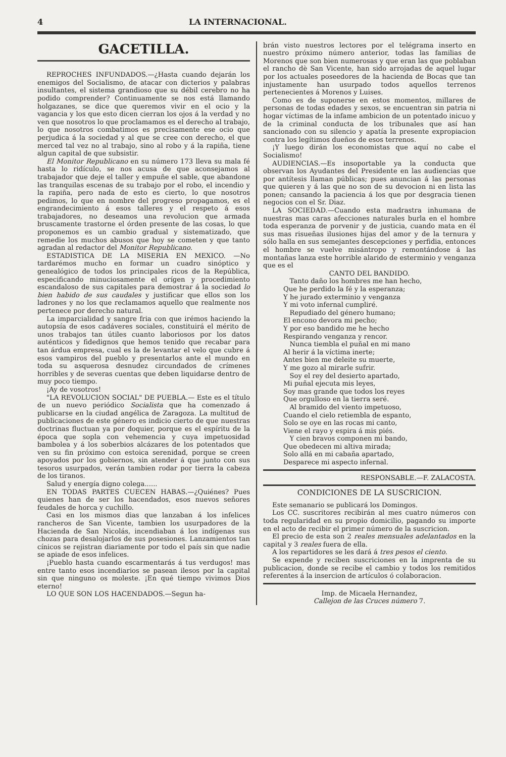4 LA INTERNACIONAL.
GACETILLA.
REPROCHES INFUNDADOS.—¿Hasta cuando dejarán los enemigos del Socialismo, de atacar con dicterios y palabras insultantes, el sistema grandioso que su débil cerebro no ha podido comprender? Continuamente se nos está llamando holgazanes, se dice que queremos vivir en el ocio y la vagancia y los que esto dicen cierran los ojos á la verdad y no ven que nosotros lo que proclamamos es el derecho al trabajo, lo que nosotros combatimos es precisamente ese ocio que perjudica á la sociedad y al que se cree con derecho, el que merced tal vez no al trabajo, sino al robo y á la rapiña, tiene algun capital de que subsistir.
El Monitor Republicano en su número 173 lleva su mala fé hasta lo ridículo, se nos acusa de que aconsejamos al trabajador que deje el taller y empuñe el sable, que abandone las tranquilas escenas de su trabajo por el robo, el incendio y la rapiña, pero nada de esto es cierto, lo que nosotros pedimos, lo que en nombre del progreso propagamos, es el engrandecimiento á esos talleres y el respeto á esos trabajadores, no deseamos una revolucion que armada bruscamente trastorne el órden presente de las cosas, lo que proponemos es un cambio gradual y sistematizado, que remedie los muchos abusos que hoy se cometen y que tanto agradan al redactor del Monitor Republicano.
ESTADISTICA DE LA MISERIA EN MEXICO. —No tardarémos mucho en formar un cuadro sinóptico y genealógico de todos los principales ricos de la República, especificando minuciosamente el orígen y procedimiento escandaloso de sus capitales para demostrar á la sociedad lo bien habido de sus caudales y justificar que ellos son los ladrones y no los que reclamamos aquello que realmente nos pertenece por derecho natural.
La imparcialidad y sangre fria con que irémos haciendo la autopsía de esos cadáveres sociales, constituirá el mérito de unos trabajos tan útiles cuanto laboriosos por los datos auténticos y fidedignos que hemos tenido que recabar para tan árdua empresa, cual es la de levantar el velo que cubre á esos vampiros del pueblo y presentarlos ante el mundo en toda su asquerosa desnudez circundados de crímenes horribles y de severas cuentas que deben liquidarse dentro de muy poco tiempo.
¡Ay de vosotros!
"LA REVOLUCION SOCIAL" DE PUEBLA.— Este es el título de un nuevo periódico Socialista que ha comenzado á publicarse en la ciudad angélica de Zaragoza. La multitud de publicaciones de este género es indicio cierto de que nuestras doctrinas fluctuan ya por doquier, porque es el espíritu de la época que sopla con vehemencia y cuya impetuosidad bambolea y á los soberbios alcázares de los potentados que ven su fin próximo con estoica serenidad, porque se creen apoyados por los gobiernos, sin atender á que junto con sus tesoros usurpados, verán tambien rodar por tierra la cabeza de los tiranos.
Salud y energía digno colega......
EN TODAS PARTES CUECEN HABAS.—¿Quiénes? Pues quienes han de ser los hacendados, esos nuevos señores feudales de horca y cuchillo.
Casi en los mismos dias que lanzaban á los infelices rancheros de San Vicente, tambien los usurpadores de la Hacienda de San Nicolás, incendiaban á los indígenas sus chozas para desalojarlos de sus posesiones. Lanzamientos tan cínicos se rejistran diariamente por todo el país sin que nadie se apiade de esos infelices.
¡Pueblo hasta cuando escarmentarás á tus verdugos! mas entre tanto esos incendiarios se pasean ilesos por la capital sin que ninguno os moleste. ¡En qué tiempo vivimos Dios eterno!
LO QUE SON LOS HACENDADOS.—Segun ha-
brán visto nuestros lectores por el telégrama inserto en nuestro próximo número anterior, todas las familias de Morenos que son bien numerosas y que eran las que poblaban el rancho dè San Vicente, han sido arrojadas de aquel lugar por los actuales poseedores de la hacienda de Bocas que tan injustamente han usurpado todos aquellos terrenos pertenecientes á Morenos y Luises.
Como es de suponerse en estos momentos, millares de personas de todas edades y sexos, se encuentran sin patria ni hogar víctimas de la infame ambicion de un potentado inicuo y de la criminal conducta de los tribunales que así han sancionado con su silencio y apatía la presente expropiacion contra los legítimos dueños de esos terrenos.
¡Y luego dirán los economistas que aquí no cabe el Socialismo!
AUDIENCIAS.—Es insoportable ya la conducta que observan los Ayudantes del Presidente en las audiencias que por antítesis llaman públicas; pues anuncian á las personas que quieren y á las que no son de su devocion ni en lista las ponen; cansando la paciencia á los que por desgracia tienen negocios con el Sr. Diaz.
LA SOCIEDAD.—Cuando esta madrastra inhumana de nuestras mas caras afecciones naturales burla en el hombre toda esperanza de porvenir y de justicia, cuando mata en él sus mas risueñas ilusiones hijas del amor y de la ternura y sólo halla en sus semejantes descepciones y perfidia, entonces el hombre se vuelve misántropo y remontándose á las montañas lanza este horrible alarido de esterminio y venganza que es el
CANTO DEL BANDIDO.
Tanto daño los hombres me han hecho,
Que he perdido la fé y la esperanza;
Y he jurado exterminio y venganza
Y mi voto infernal cumpliré.
Repudiado del género humano;
El encono devora mi pecho;
Y por eso bandido me he hecho
Respirando venganza y rencor.
Nunca tiembla el puñal en mi mano
Al herir á la víctima inerte;
Antes bien me deleite su muerte,
Y me gozo al mirarle sufrir.
Soy el rey del desierto apartado,
Mi puñal ejecuta mis leyes,
Soy mas grande que todos los reyes
Que orgulloso en la tierra seré.
Al bramido del viento impetuoso,
Cuando el cielo retiembla de espanto,
Solo se oye en las rocas mi canto,
Viene el rayo y espira á mis piés.
Y cien bravos componen mi bando,
Que obedecen mi altiva mirada;
Solo allá en mi cabaña apartado,
Desparece mi aspecto infernal.
RESPONSABLE.—F. ZALACOSTA.
CONDICIONES DE LA SUSCRICION.
Este semanario se publicará los Domingos.
Los CC. suscritores recibirán al mes cuatro números con toda regularidad en su propio domicilio, pagando su importe en el acto de recibir el primer número de la suscricion.
El precio de esta son 2 reales mensuales adelantados en la capital y 3 reales fuera de ella.
A los repartidores se les dará á tres pesos el ciento.
Se expende y reciben suscriciones en la imprenta de su publicacion, donde se recibe el cambio y todos los remitidos referentes á la insercion de artículos ó colaboracion.
Imp. de Micaela Hernandez,
Callejon de las Cruces número 7.